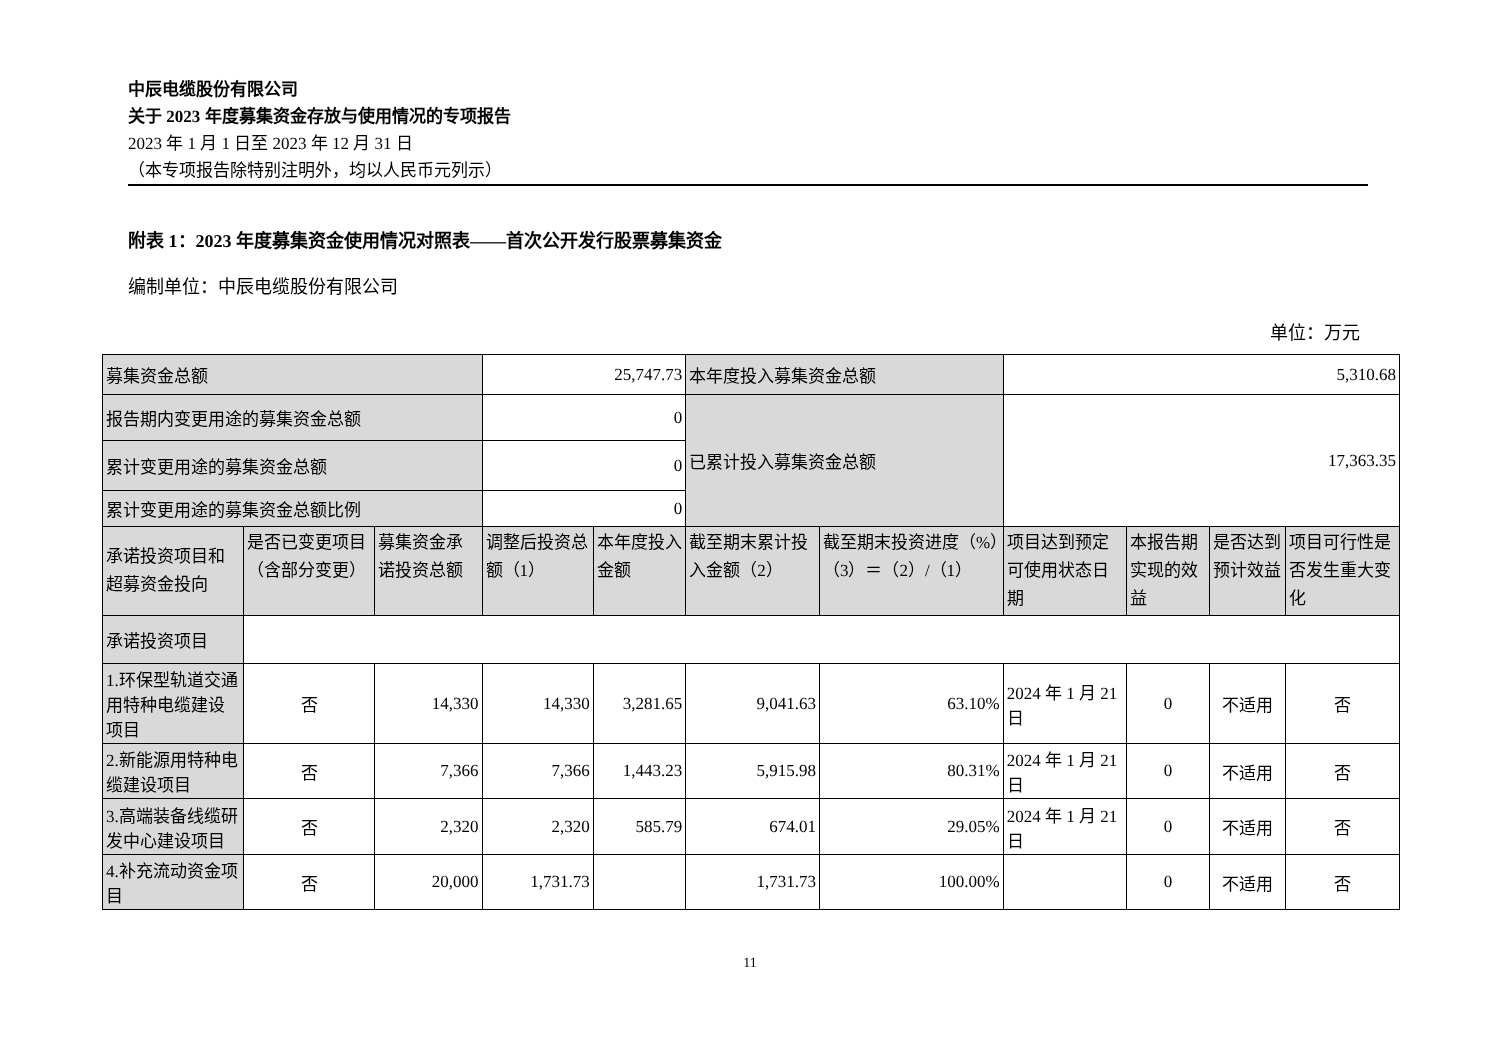中辰电缆股份有限公司
关于 2023 年度募集资金存放与使用情况的专项报告
2023 年 1 月 1 日至 2023 年 12 月 31 日
（本专项报告除特别注明外，均以人民币元列示）
附表 1：2023 年度募集资金使用情况对照表——首次公开发行股票募集资金
编制单位：中辰电缆股份有限公司
单位：万元
| 募集资金总额 | | | 25,747.73 | | 本年度投入募集资金总额 | | 5,310.68 | | | |
| 报告期内变更用途的募集资金总额 | | | 0 | | 已累计投入募集资金总额 | | 17,363.35 | | | |
| 累计变更用途的募集资金总额 | | | 0 | | | | | | | |
| 累计变更用途的募集资金总额比例 | | | 0 | | | | | | | |
| 承诺投资项目和超募资金投向 | 是否已变更项目（含部分变更） | 募集资金承诺投资总额 | 调整后投资总额（1） | 本年度投入金额 | 截至期末累计投入金额（2） | 截至期末投资进度（%）（3）＝（2）/（1） | 项目达到预定可使用状态日期 | 本报告期实现的效益 | 是否达到预计效益 | 项目可行性是否发生重大变化 |
| 承诺投资项目 | | | | | | | | | | |
| 1.环保型轨道交通用特种电缆建设项目 | 否 | 14,330 | 14,330 | 3,281.65 | 9,041.63 | 63.10% | 2024 年 1 月 21 日 | 0 | 不适用 | 否 |
| 2.新能源用特种电缆建设项目 | 否 | 7,366 | 7,366 | 1,443.23 | 5,915.98 | 80.31% | 2024 年 1 月 21 日 | 0 | 不适用 | 否 |
| 3.高端装备线缆研发中心建设项目 | 否 | 2,320 | 2,320 | 585.79 | 674.01 | 29.05% | 2024 年 1 月 21 日 | 0 | 不适用 | 否 |
| 4.补充流动资金项目 | 否 | 20,000 | 1,731.73 | | 1,731.73 | 100.00% | | 0 | 不适用 | 否 |
11